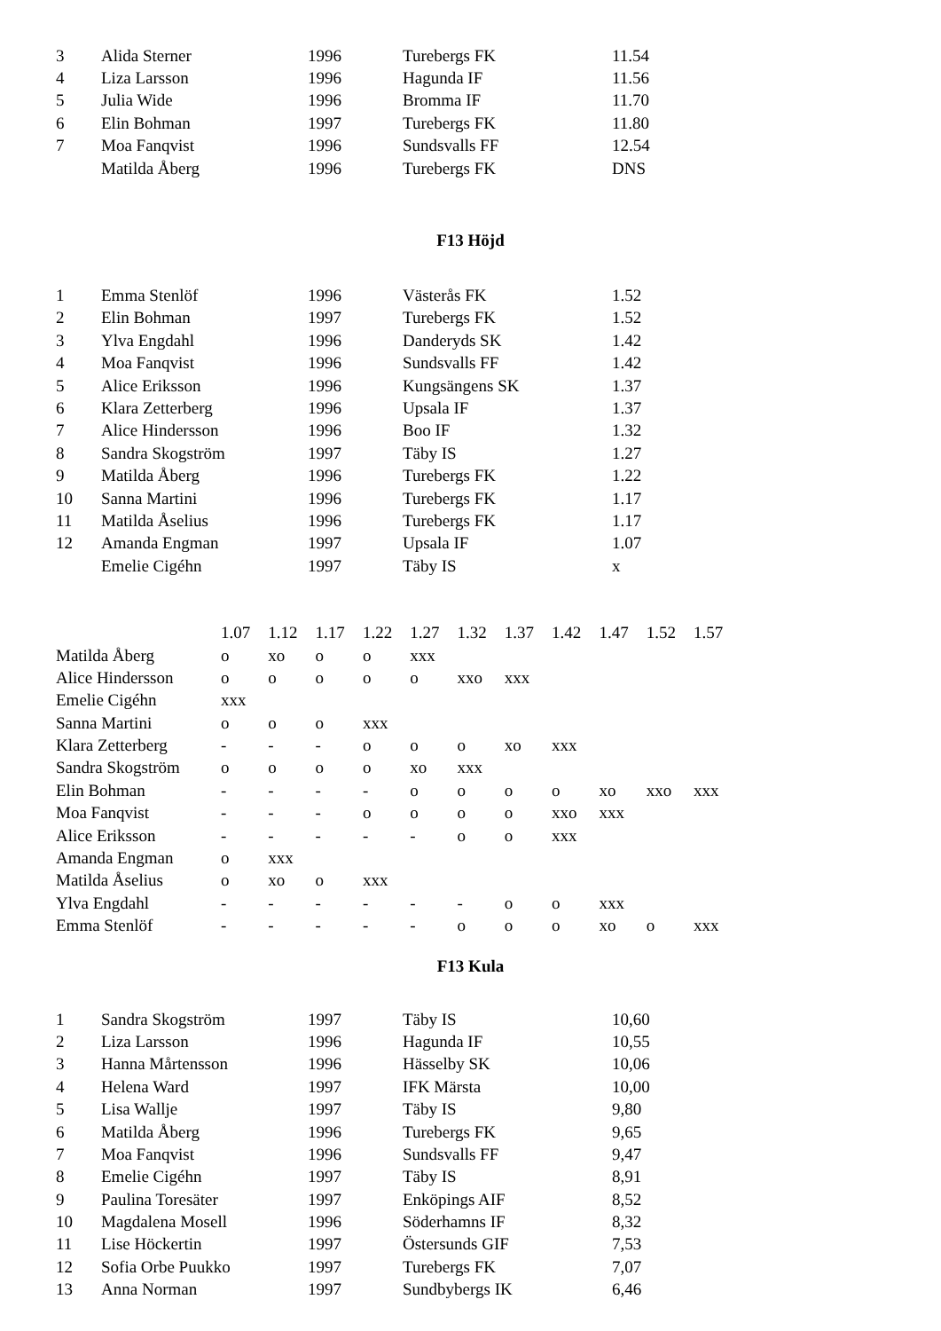| 3 | Alida Sterner | 1996 | Turebergs FK | 11.54 |
| 4 | Liza Larsson | 1996 | Hagunda IF | 11.56 |
| 5 | Julia Wide | 1996 | Bromma IF | 11.70 |
| 6 | Elin Bohman | 1997 | Turebergs FK | 11.80 |
| 7 | Moa Fanqvist | 1996 | Sundsvalls FF | 12.54 |
| | Matilda Åberg | 1996 | Turebergs FK | DNS |
F13 Höjd
| 1 | Emma Stenlöf | 1996 | Västerås FK | 1.52 |
| 2 | Elin Bohman | 1997 | Turebergs FK | 1.52 |
| 3 | Ylva Engdahl | 1996 | Danderyds SK | 1.42 |
| 4 | Moa Fanqvist | 1996 | Sundsvalls FF | 1.42 |
| 5 | Alice Eriksson | 1996 | Kungsängens SK | 1.37 |
| 6 | Klara Zetterberg | 1996 | Upsala IF | 1.37 |
| 7 | Alice Hindersson | 1996 | Boo IF | 1.32 |
| 8 | Sandra Skogström | 1997 | Täby IS | 1.27 |
| 9 | Matilda Åberg | 1996 | Turebergs FK | 1.22 |
| 10 | Sanna Martini | 1996 | Turebergs FK | 1.17 |
| 11 | Matilda Åselius | 1996 | Turebergs FK | 1.17 |
| 12 | Amanda Engman | 1997 | Upsala IF | 1.07 |
| | Emelie Cigéhn | 1997 | Täby IS | x |
| | 1.07 | 1.12 | 1.17 | 1.22 | 1.27 | 1.32 | 1.37 | 1.42 | 1.47 | 1.52 | 1.57 |
| Matilda Åberg | o | xo | o | o | xxx | | | | | | |
| Alice Hindersson | o | o | o | o | o | xxo | xxx | | | | |
| Emelie Cigéhn | xxx | | | | | | | | | | |
| Sanna Martini | o | o | o | xxx | | | | | | | |
| Klara Zetterberg | - | - | - | o | o | o | xo | xxx | | | |
| Sandra Skogström | o | o | o | o | xo | xxx | | | | | |
| Elin Bohman | - | - | - | - | o | o | o | o | xo | xxo | xxx |
| Moa Fanqvist | - | - | - | o | o | o | o | xxo | xxx | | |
| Alice Eriksson | - | - | - | - | - | o | o | xxx | | | |
| Amanda Engman | o | xxx | | | | | | | | | |
| Matilda Åselius | o | xo | o | xxx | | | | | | | |
| Ylva Engdahl | - | - | - | - | - | - | o | o | xxx | | |
| Emma Stenlöf | - | - | - | - | - | o | o | o | xo | o | xxx |
F13 Kula
| 1 | Sandra Skogström | 1997 | Täby IS | 10,60 |
| 2 | Liza Larsson | 1996 | Hagunda IF | 10,55 |
| 3 | Hanna Mårtensson | 1996 | Hässelby SK | 10,06 |
| 4 | Helena Ward | 1997 | IFK Märsta | 10,00 |
| 5 | Lisa Wallje | 1997 | Täby IS | 9,80 |
| 6 | Matilda Åberg | 1996 | Turebergs FK | 9,65 |
| 7 | Moa Fanqvist | 1996 | Sundsvalls FF | 9,47 |
| 8 | Emelie Cigéhn | 1997 | Täby IS | 8,91 |
| 9 | Paulina Toresäter | 1997 | Enköpings AIF | 8,52 |
| 10 | Magdalena Mosell | 1996 | Söderhamns IF | 8,32 |
| 11 | Lise Höckertin | 1997 | Östersunds GIF | 7,53 |
| 12 | Sofia Orbe Puukko | 1997 | Turebergs FK | 7,07 |
| 13 | Anna Norman | 1997 | Sundbybergs IK | 6,46 |